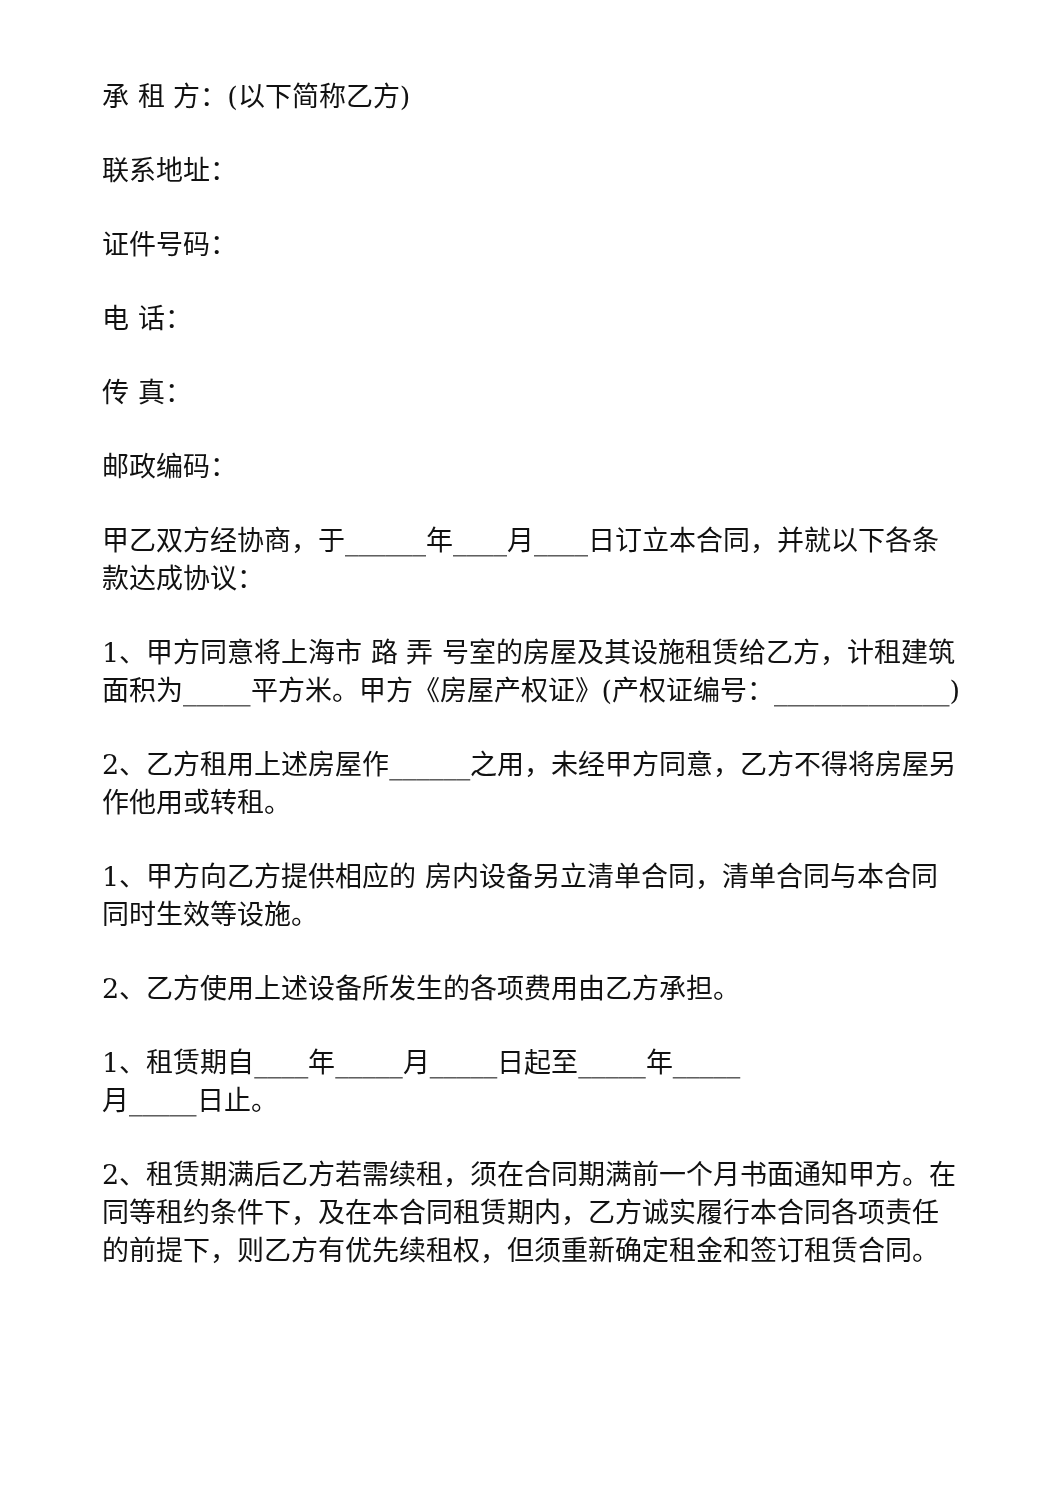承 租 方：(以下简称乙方)
联系地址：
证件号码：
电 话：
传 真：
邮政编码：
甲乙双方经协商，于______年____月____日订立本合同，并就以下各条款达成协议：
1、甲方同意将上海市 路 弄 号室的房屋及其设施租赁给乙方，计租建筑面积为_____平方米。甲方《房屋产权证》(产权证编号：_____________)
2、乙方租用上述房屋作______之用，未经甲方同意，乙方不得将房屋另作他用或转租。
1、甲方向乙方提供相应的 房内设备另立清单合同，清单合同与本合同同时生效等设施。
2、乙方使用上述设备所发生的各项费用由乙方承担。
1、租赁期自____年_____月_____日起至_____年_____
月_____日止。
2、租赁期满后乙方若需续租，须在合同期满前一个月书面通知甲方。在同等租约条件下，及在本合同租赁期内，乙方诚实履行本合同各项责任的前提下，则乙方有优先续租权，但须重新确定租金和签订租赁合同。